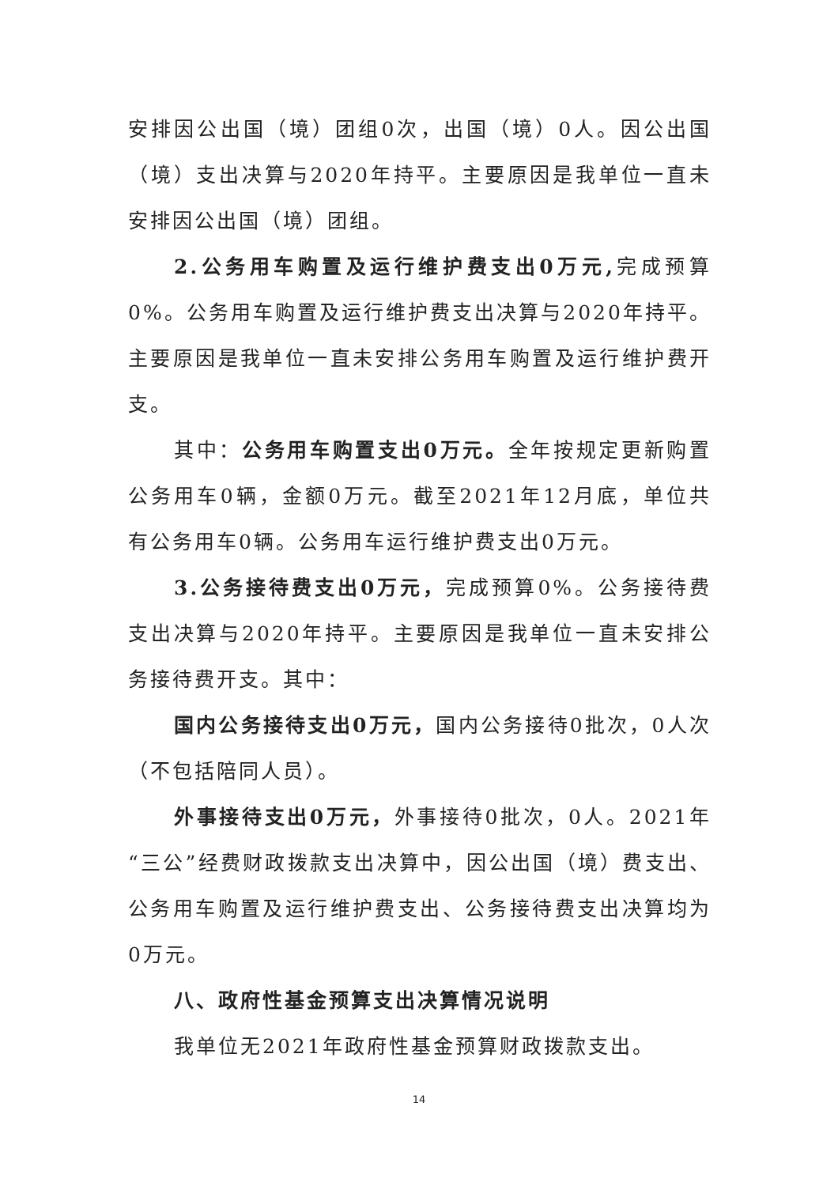安排因公出国（境）团组0次，出国（境）0人。因公出国（境）支出决算与2020年持平。主要原因是我单位一直未安排因公出国（境）团组。
2.公务用车购置及运行维护费支出0万元, 完成预算0%。公务用车购置及运行维护费支出决算与2020年持平。主要原因是我单位一直未安排公务用车购置及运行维护费开支。
其中：公务用车购置支出0万元。全年按规定更新购置公务用车0辆，金额0万元。截至2021年12月底，单位共有公务用车0辆。公务用车运行维护费支出0万元。
3.公务接待费支出0万元，完成预算0%。公务接待费支出决算与2020年持平。主要原因是我单位一直未安排公务接待费开支。其中：
国内公务接待支出0万元，国内公务接待0批次，0人次（不包括陪同人员）。
外事接待支出0万元，外事接待0批次，0人。2021年“三公”经费财政拨款支出决算中，因公出国（境）费支出、公务用车购置及运行维护费支出、公务接待费支出决算均为0万元。
八、政府性基金预算支出决算情况说明
我单位无2021年政府性基金预算财政拨款支出。
14